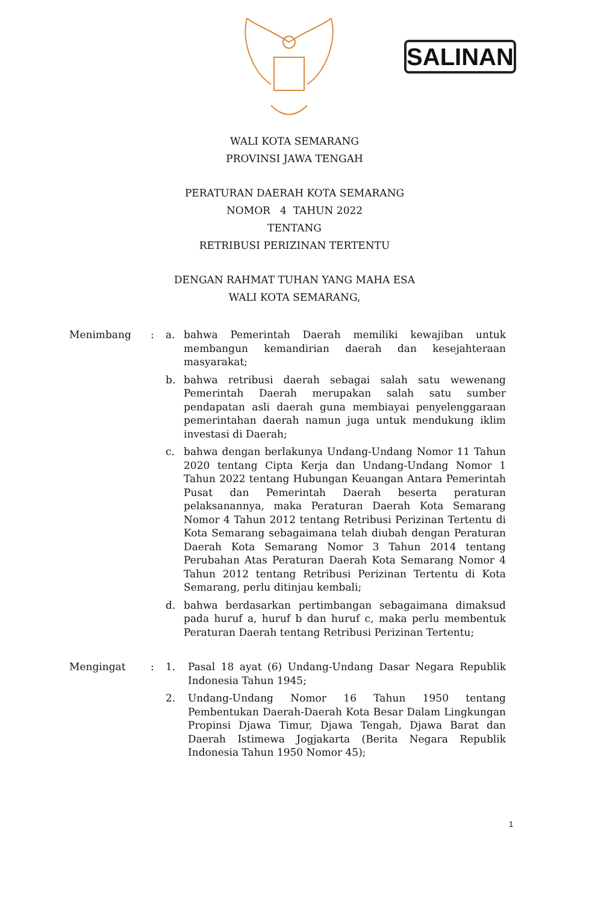SALINAN
WALI KOTA SEMARANG
PROVINSI JAWA TENGAH
PERATURAN DAERAH KOTA SEMARANG
NOMOR 4 TAHUN 2022
TENTANG
RETRIBUSI PERIZINAN TERTENTU
DENGAN RAHMAT TUHAN YANG MAHA ESA
WALI KOTA SEMARANG,
Menimbang : a. bahwa Pemerintah Daerah memiliki kewajiban untuk membangun kemandirian daerah dan kesejahteraan masyarakat;
b. bahwa retribusi daerah sebagai salah satu wewenang Pemerintah Daerah merupakan salah satu sumber pendapatan asli daerah guna membiayai penyelenggaraan pemerintahan daerah namun juga untuk mendukung iklim investasi di Daerah;
c. bahwa dengan berlakunya Undang-Undang Nomor 11 Tahun 2020 tentang Cipta Kerja dan Undang-Undang Nomor 1 Tahun 2022 tentang Hubungan Keuangan Antara Pemerintah Pusat dan Pemerintah Daerah beserta peraturan pelaksanannya, maka Peraturan Daerah Kota Semarang Nomor 4 Tahun 2012 tentang Retribusi Perizinan Tertentu di Kota Semarang sebagaimana telah diubah dengan Peraturan Daerah Kota Semarang Nomor 3 Tahun 2014 tentang Perubahan Atas Peraturan Daerah Kota Semarang Nomor 4 Tahun 2012 tentang Retribusi Perizinan Tertentu di Kota Semarang, perlu ditinjau kembali;
d. bahwa berdasarkan pertimbangan sebagaimana dimaksud pada huruf a, huruf b dan huruf c, maka perlu membentuk Peraturan Daerah tentang Retribusi Perizinan Tertentu;
Mengingat : 1. Pasal 18 ayat (6) Undang-Undang Dasar Negara Republik Indonesia Tahun 1945;
2. Undang-Undang Nomor 16 Tahun 1950 tentang Pembentukan Daerah-Daerah Kota Besar Dalam Lingkungan Propinsi Djawa Timur, Djawa Tengah, Djawa Barat dan Daerah Istimewa Jogjakarta (Berita Negara Republik Indonesia Tahun 1950 Nomor 45);
1